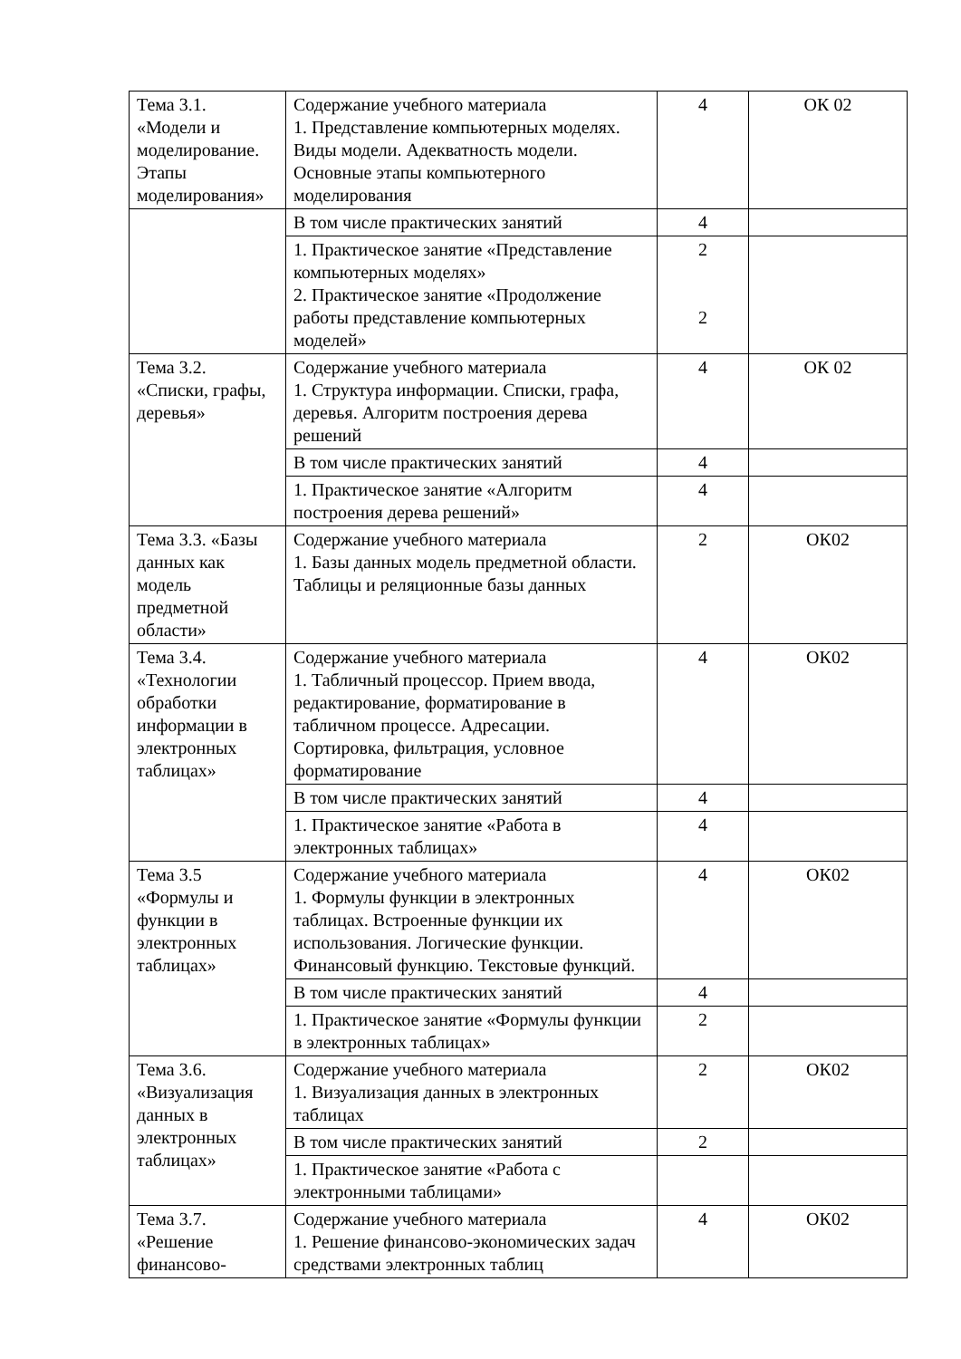| Тема 3.1. «Модели и моделирование. Этапы моделирования» | Содержание учебного материала 1. Представление компьютерных моделях. Виды модели. Адекватность модели. Основные этапы компьютерного моделирования | 4 | ОК 02 |
| | В том числе практических занятий | 4 | |
| | 1. Практическое занятие «Представление компьютерных моделях» 2. Практическое занятие «Продолжение работы представление компьютерных моделей» | 2 2 | |
| Тема 3.2. «Списки, графы, деревья» | Содержание учебного материала 1. Структура информации. Списки, графа, деревья. Алгоритм построения дерева решений | 4 | ОК 02 |
| | В том числе практических занятий | 4 | |
| | 1. Практическое занятие «Алгоритм построения дерева решений» | 4 | |
| Тема 3.3. «Базы данных как модель предметной области» | Содержание учебного материала 1. Базы данных модель предметной области. Таблицы и реляционные базы данных | 2 | ОК02 |
| Тема 3.4. «Технологии обработки информации в электронных таблицах» | Содержание учебного материала 1. Табличный процессор. Прием ввода, редактирование, форматирование в табличном процессе. Адресации. Сортировка, фильтрация, условное форматирование | 4 | ОК02 |
| | В том числе практических занятий | 4 | |
| | 1. Практическое занятие «Работа в электронных таблицах» | 4 | |
| Тема 3.5 «Формулы и функции в электронных таблицах» | Содержание учебного материала 1. Формулы функции в электронных таблицах. Встроенные функции их использования. Логические функции. Финансовый функцию. Текстовые функций. | 4 | ОК02 |
| | В том числе практических занятий | 4 | |
| | 1. Практическое занятие «Формулы функции в электронных таблицах» | 2 | |
| Тема 3.6. «Визуализация данных в электронных таблицах» | Содержание учебного материала 1. Визуализация данных в электронных таблицах | 2 | ОК02 |
| | В том числе практических занятий | 2 | |
| | 1. Практическое занятие «Работа с электронными таблицами» | | |
| Тема 3.7. «Решение финансово- | Содержание учебного материала 1. Решение финансово-экономических задач средствами электронных таблиц | 4 | ОК02 |